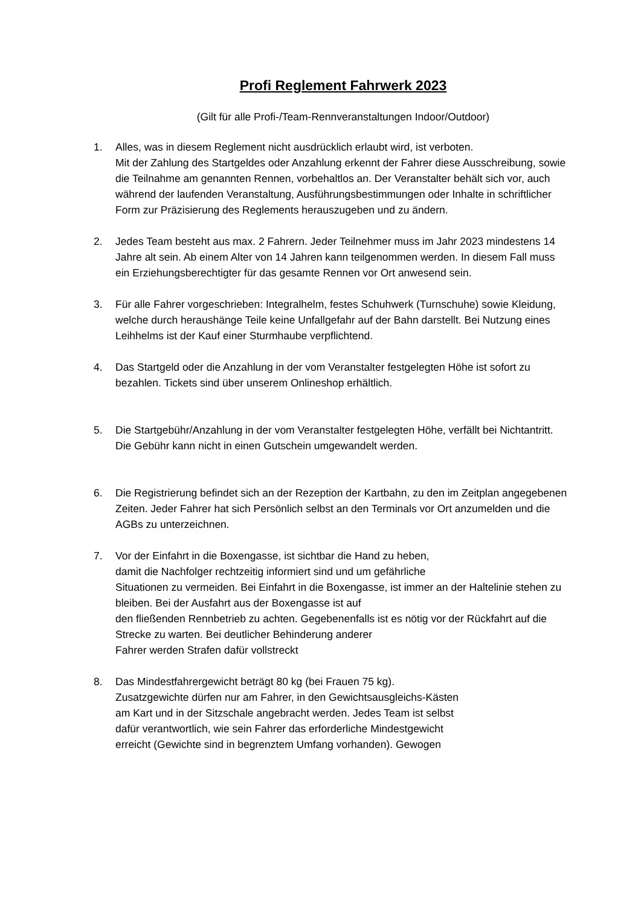Profi Reglement Fahrwerk 2023
(Gilt für alle Profi-/Team-Rennveranstaltungen Indoor/Outdoor)
1. Alles, was in diesem Reglement nicht ausdrücklich erlaubt wird, ist verboten.
Mit der Zahlung des Startgeldes oder Anzahlung erkennt der Fahrer diese Ausschreibung, sowie die Teilnahme am genannten Rennen, vorbehaltlos an. Der Veranstalter behält sich vor, auch während der laufenden Veranstaltung, Ausführungsbestimmungen oder Inhalte in schriftlicher Form zur Präzisierung des Reglements herauszugeben und zu ändern.
2. Jedes Team besteht aus max. 2 Fahrern. Jeder Teilnehmer muss im Jahr 2023 mindestens 14 Jahre alt sein. Ab einem Alter von 14 Jahren kann teilgenommen werden. In diesem Fall muss ein Erziehungsberechtigter für das gesamte Rennen vor Ort anwesend sein.
3. Für alle Fahrer vorgeschrieben: Integralhelm, festes Schuhwerk (Turnschuhe) sowie Kleidung, welche durch heraushänge Teile keine Unfallgefahr auf der Bahn darstellt. Bei Nutzung eines Leihhelms ist der Kauf einer Sturmhaube verpflichtend.
4. Das Startgeld oder die Anzahlung in der vom Veranstalter festgelegten Höhe ist sofort zu bezahlen. Tickets sind über unserem Onlineshop erhältlich.
5. Die Startgebühr/Anzahlung in der vom Veranstalter festgelegten Höhe, verfällt bei Nichtantritt. Die Gebühr kann nicht in einen Gutschein umgewandelt werden.
6. Die Registrierung befindet sich an der Rezeption der Kartbahn, zu den im Zeitplan angegebenen Zeiten. Jeder Fahrer hat sich Persönlich selbst an den Terminals vor Ort anzumelden und die AGBs zu unterzeichnen.
7. Vor der Einfahrt in die Boxengasse, ist sichtbar die Hand zu heben,
damit die Nachfolger rechtzeitig informiert sind und um gefährliche
Situationen zu vermeiden. Bei Einfahrt in die Boxengasse, ist immer an der Haltelinie stehen zu bleiben. Bei der Ausfahrt aus der Boxengasse ist auf
den fließenden Rennbetrieb zu achten. Gegebenenfalls ist es nötig vor der Rückfahrt auf die Strecke zu warten. Bei deutlicher Behinderung anderer
Fahrer werden Strafen dafür vollstreckt
8. Das Mindestfahrergewicht beträgt 80 kg (bei Frauen 75 kg).
Zusatzgewichte dürfen nur am Fahrer, in den Gewichtsausgleichs-Kästen
am Kart und in der Sitzschale angebracht werden. Jedes Team ist selbst
dafür verantwortlich, wie sein Fahrer das erforderliche Mindestgewicht
erreicht (Gewichte sind in begrenztem Umfang vorhanden). Gewogen